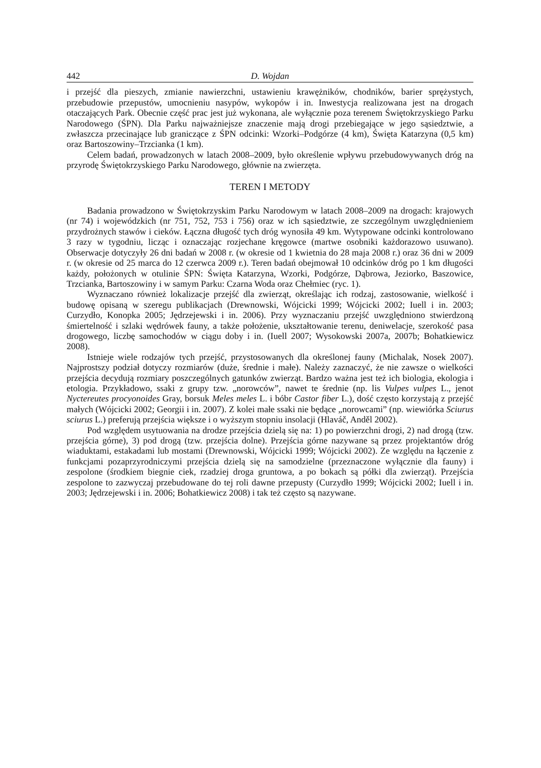442 D. Wojdan
i przejść dla pieszych, zmianie nawierzchni, ustawieniu krawężników, chodników, barier sprężystych, przebudowie przepustów, umocnieniu nasypów, wykopów i in. Inwestycja realizowana jest na drogach otaczających Park. Obecnie część prac jest już wykonana, ale wyłącznie poza terenem Świętokrzyskiego Parku Narodowego (ŚPN). Dla Parku najważniejsze znaczenie mają drogi przebiegające w jego sąsiedztwie, a zwłaszcza przecinające lub graniczące z ŚPN odcinki: Wzorki–Podgórze (4 km), Święta Katarzyna (0,5 km) oraz Bartoszowiny–Trzcianka (1 km).
Celem badań, prowadzonych w latach 2008–2009, było określenie wpływu przebudowywanych dróg na przyrodę Świętokrzyskiego Parku Narodowego, głównie na zwierzęta.
TEREN I METODY
Badania prowadzono w Świętokrzyskim Parku Narodowym w latach 2008–2009 na drogach: krajowych (nr 74) i wojewódzkich (nr 751, 752, 753 i 756) oraz w ich sąsiedztwie, ze szczególnym uwzględnieniem przydrożnych stawów i cieków. Łączna długość tych dróg wynosiła 49 km. Wytypowane odcinki kontrolowano 3 razy w tygodniu, licząc i oznaczając rozjechane kręgowce (martwe osobniki każdorazowo usuwano). Obserwacje dotyczyły 26 dni badań w 2008 r. (w okresie od 1 kwietnia do 28 maja 2008 r.) oraz 36 dni w 2009 r. (w okresie od 25 marca do 12 czerwca 2009 r.). Teren badań obejmował 10 odcinków dróg po 1 km długości każdy, położonych w otulinie ŚPN: Święta Katarzyna, Wzorki, Podgórze, Dąbrowa, Jeziorko, Baszowice, Trzcianka, Bartoszowiny i w samym Parku: Czarna Woda oraz Chełmiec (ryc. 1).
Wyznaczano również lokalizacje przejść dla zwierząt, określając ich rodzaj, zastosowanie, wielkość i budowę opisaną w szeregu publikacjach (Drewnowski, Wójcicki 1999; Wójcicki 2002; Iuell i in. 2003; Curzydło, Konopka 2005; Jędrzejewski i in. 2006). Przy wyznaczaniu przejść uwzględniono stwierdzoną śmiertelność i szlaki wędrówek fauny, a także położenie, ukształtowanie terenu, deniwelacje, szerokość pasa drogowego, liczbę samochodów w ciągu doby i in. (Iuell 2007; Wysokowski 2007a, 2007b; Bohatkiewicz 2008).
Istnieje wiele rodzajów tych przejść, przystosowanych dla określonej fauny (Michalak, Nosek 2007). Najprostszy podział dotyczy rozmiarów (duże, średnie i małe). Należy zaznaczyć, że nie zawsze o wielkości przejścia decydują rozmiary poszczególnych gatunków zwierząt. Bardzo ważna jest też ich biologia, ekologia i etologia. Przykładowo, ssaki z grupy tzw. „norowców”, nawet te średnie (np. lis Vulpes vulpes L., jenot Nyctereutes procyonoides Gray, borsuk Meles meles L. i bóbr Castor fiber L.), dość często korzystają z przejść małych (Wójcicki 2002; Georgii i in. 2007). Z kolei małe ssaki nie będące „norowcami” (np. wiewiórka Sciurus sciurus L.) preferują przejścia większe i o wyższym stopniu insolacji (Hlaváč, Anděl 2002).
Pod względem usytuowania na drodze przejścia dzielą się na: 1) po powierzchni drogi, 2) nad drogą (tzw. przejścia górne), 3) pod drogą (tzw. przejścia dolne). Przejścia górne nazywane są przez projektantów dróg wiaduktami, estakadami lub mostami (Drewnowski, Wójcicki 1999; Wójcicki 2002). Ze względu na łączenie z funkcjami pozaprzyrodniczymi przejścia dzielą się na samodzielne (przeznaczone wyłącznie dla fauny) i zespolone (środkiem biegnie ciek, rzadziej droga gruntowa, a po bokach są półki dla zwierząt). Przejścia zespolone to zazwyczaj przebudowane do tej roli dawne przepusty (Curzydło 1999; Wójcicki 2002; Iuell i in. 2003; Jędrzejewski i in. 2006; Bohatkiewicz 2008) i tak też często są nazywane.